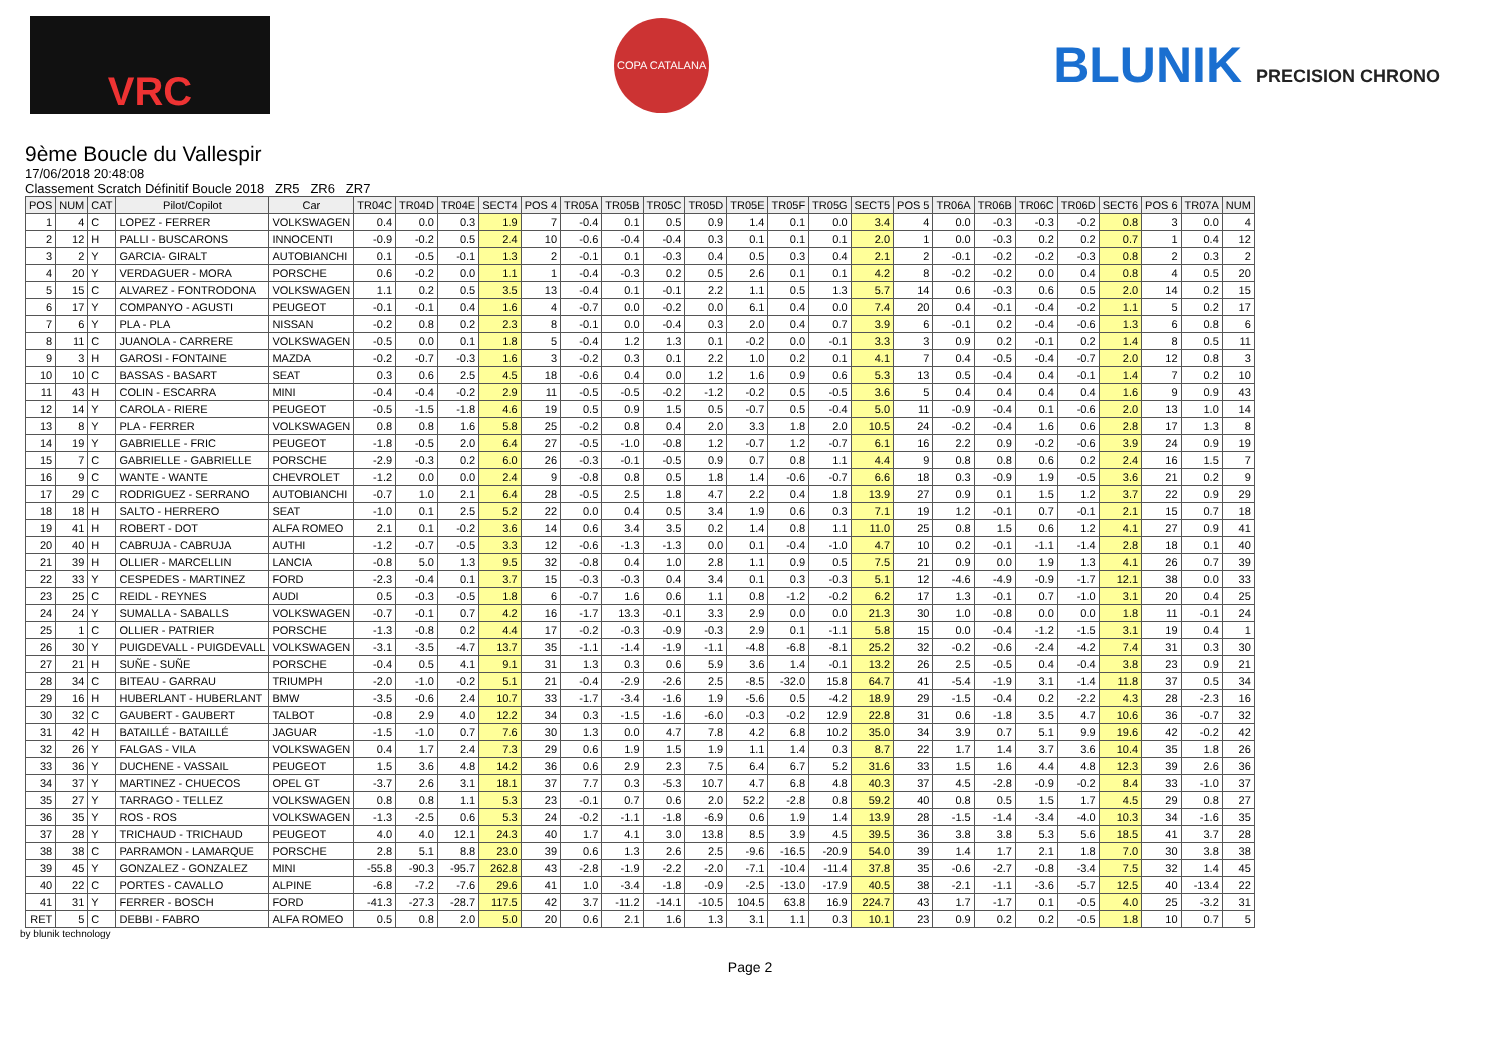VRC
COPA CATALANA
BLUNIK PRECISION CHRONO
9ème Boucle du Vallespir
17/06/2018 20:48:08
Classement Scratch Définitif Boucle 2018 ZR5 ZR6 ZR7
| POS | NUM | CAT | Pilot/Copilot | Car | TR04C | TR04D | TR04E | SECT4 | POS 4 | TR05A | TR05B | TR05C | TR05D | TR05E | TR05F | TR05G | SECT5 | POS 5 | TR06A | TR06B | TR06C | TR06D | SECT6 | POS 6 | TR07A | NUM |
| --- | --- | --- | --- | --- | --- | --- | --- | --- | --- | --- | --- | --- | --- | --- | --- | --- | --- | --- | --- | --- | --- | --- | --- | --- | --- | --- |
| 1 | 4 | C | LOPEZ - FERRER | VOLKSWAGEN | 0.4 | 0.0 | 0.3 | 1.9 | 7 | -0.4 | 0.1 | 0.5 | 0.9 | 1.4 | 0.1 | 0.0 | 3.4 | 4 | 0.0 | -0.3 | -0.3 | -0.2 | 0.8 | 3 | 0.0 | 4 |
| 2 | 12 | H | PALLI - BUSCARONS | INNOCENTI | -0.9 | -0.2 | 0.5 | 2.4 | 10 | -0.6 | -0.4 | -0.4 | 0.3 | 0.1 | 0.1 | 0.1 | 2.0 | 1 | 0.0 | -0.3 | 0.2 | 0.2 | 0.7 | 1 | 0.4 | 12 |
| 3 | 2 | Y | GARCIA- GIRALT | AUTOBIANCHI | 0.1 | -0.5 | -0.1 | 1.3 | 2 | -0.1 | 0.1 | -0.3 | 0.4 | 0.5 | 0.3 | 0.4 | 2.1 | 2 | -0.1 | -0.2 | -0.2 | -0.3 | 0.8 | 2 | 0.3 | 2 |
| 4 | 20 | Y | VERDAGUER - MORA | PORSCHE | 0.6 | -0.2 | 0.0 | 1.1 | 1 | -0.4 | -0.3 | 0.2 | 0.5 | 2.6 | 0.1 | 0.1 | 4.2 | 8 | -0.2 | -0.2 | 0.0 | 0.4 | 0.8 | 4 | 0.5 | 20 |
| 5 | 15 | C | ALVAREZ - FONTRODONA | VOLKSWAGEN | 1.1 | 0.2 | 0.5 | 3.5 | 13 | -0.4 | 0.1 | -0.1 | 2.2 | 1.1 | 0.5 | 1.3 | 5.7 | 14 | 0.6 | -0.3 | 0.6 | 0.5 | 2.0 | 14 | 0.2 | 15 |
| 6 | 17 | Y | COMPANYO - AGUSTI | PEUGEOT | -0.1 | -0.1 | 0.4 | 1.6 | 4 | -0.7 | 0.0 | -0.2 | 0.0 | 6.1 | 0.4 | 0.0 | 7.4 | 20 | 0.4 | -0.1 | -0.4 | -0.2 | 1.1 | 5 | 0.2 | 17 |
| 7 | 6 | Y | PLA - PLA | NISSAN | -0.2 | 0.8 | 0.2 | 2.3 | 8 | -0.1 | 0.0 | -0.4 | 0.3 | 2.0 | 0.4 | 0.7 | 3.9 | 6 | -0.1 | 0.2 | -0.4 | -0.6 | 1.3 | 6 | 0.8 | 6 |
| 8 | 11 | C | JUANOLA - CARRERE | VOLKSWAGEN | -0.5 | 0.0 | 0.1 | 1.8 | 5 | -0.4 | 1.2 | 1.3 | 0.1 | -0.2 | 0.0 | -0.1 | 3.3 | 3 | 0.9 | 0.2 | -0.1 | 0.2 | 1.4 | 8 | 0.5 | 11 |
| 9 | 3 | H | GAROSI - FONTAINE | MAZDA | -0.2 | -0.7 | -0.3 | 1.6 | 3 | -0.2 | 0.3 | 0.1 | 2.2 | 1.0 | 0.2 | 0.1 | 4.1 | 7 | 0.4 | -0.5 | -0.4 | -0.7 | 2.0 | 12 | 0.8 | 3 |
| 10 | 10 | C | BASSAS - BASART | SEAT | 0.3 | 0.6 | 2.5 | 4.5 | 18 | -0.6 | 0.4 | 0.0 | 1.2 | 1.6 | 0.9 | 0.6 | 5.3 | 13 | 0.5 | -0.4 | 0.4 | -0.1 | 1.4 | 7 | 0.2 | 10 |
| 11 | 43 | H | COLIN - ESCARRA | MINI | -0.4 | -0.4 | -0.2 | 2.9 | 11 | -0.5 | -0.5 | -0.2 | -1.2 | -0.2 | 0.5 | -0.5 | 3.6 | 5 | 0.4 | 0.4 | 0.4 | 0.4 | 1.6 | 9 | 0.9 | 43 |
| 12 | 14 | Y | CAROLA - RIERE | PEUGEOT | -0.5 | -1.5 | -1.8 | 4.6 | 19 | 0.5 | 0.9 | 1.5 | 0.5 | -0.7 | 0.5 | -0.4 | 5.0 | 11 | -0.9 | -0.4 | 0.1 | -0.6 | 2.0 | 13 | 1.0 | 14 |
| 13 | 8 | Y | PLA - FERRER | VOLKSWAGEN | 0.8 | 0.8 | 1.6 | 5.8 | 25 | -0.2 | 0.8 | 0.4 | 2.0 | 3.3 | 1.8 | 2.0 | 10.5 | 24 | -0.2 | -0.4 | 1.6 | 0.6 | 2.8 | 17 | 1.3 | 8 |
| 14 | 19 | Y | GABRIELLE - FRIC | PEUGEOT | -1.8 | -0.5 | 2.0 | 6.4 | 27 | -0.5 | -1.0 | -0.8 | 1.2 | -0.7 | 1.2 | -0.7 | 6.1 | 16 | 2.2 | 0.9 | -0.2 | -0.6 | 3.9 | 24 | 0.9 | 19 |
| 15 | 7 | C | GABRIELLE - GABRIELLE | PORSCHE | -2.9 | -0.3 | 0.2 | 6.0 | 26 | -0.3 | -0.1 | -0.5 | 0.9 | 0.7 | 0.8 | 1.1 | 4.4 | 9 | 0.8 | 0.8 | 0.6 | 0.2 | 2.4 | 16 | 1.5 | 7 |
| 16 | 9 | C | WANTE - WANTE | CHEVROLET | -1.2 | 0.0 | 0.0 | 2.4 | 9 | -0.8 | 0.8 | 0.5 | 1.8 | 1.4 | -0.6 | -0.7 | 6.6 | 18 | 0.3 | -0.9 | 1.9 | -0.5 | 3.6 | 21 | 0.2 | 9 |
| 17 | 29 | C | RODRIGUEZ - SERRANO | AUTOBIANCHI | -0.7 | 1.0 | 2.1 | 6.4 | 28 | -0.5 | 2.5 | 1.8 | 4.7 | 2.2 | 0.4 | 1.8 | 13.9 | 27 | 0.9 | 0.1 | 1.5 | 1.2 | 3.7 | 22 | 0.9 | 29 |
| 18 | 18 | H | SALTO - HERRERO | SEAT | -1.0 | 0.1 | 2.5 | 5.2 | 22 | 0.0 | 0.4 | 0.5 | 3.4 | 1.9 | 0.6 | 0.3 | 7.1 | 19 | 1.2 | -0.1 | 0.7 | -0.1 | 2.1 | 15 | 0.7 | 18 |
| 19 | 41 | H | ROBERT - DOT | ALFA ROMEO | 2.1 | 0.1 | -0.2 | 3.6 | 14 | 0.6 | 3.4 | 3.5 | 0.2 | 1.4 | 0.8 | 1.1 | 11.0 | 25 | 0.8 | 1.5 | 0.6 | 1.2 | 4.1 | 27 | 0.9 | 41 |
| 20 | 40 | H | CABRUJA - CABRUJA | AUTHI | -1.2 | -0.7 | -0.5 | 3.3 | 12 | -0.6 | -1.3 | -1.3 | 0.0 | 0.1 | -0.4 | -1.0 | 4.7 | 10 | 0.2 | -0.1 | -1.1 | -1.4 | 2.8 | 18 | 0.1 | 40 |
| 21 | 39 | H | OLLIER - MARCELLIN | LANCIA | -0.8 | 5.0 | 1.3 | 9.5 | 32 | -0.8 | 0.4 | 1.0 | 2.8 | 1.1 | 0.9 | 0.5 | 7.5 | 21 | 0.9 | 0.0 | 1.9 | 1.3 | 4.1 | 26 | 0.7 | 39 |
| 22 | 33 | Y | CESPEDES - MARTINEZ | FORD | -2.3 | -0.4 | 0.1 | 3.7 | 15 | -0.3 | -0.3 | 0.4 | 3.4 | 0.1 | 0.3 | -0.3 | 5.1 | 12 | -4.6 | -4.9 | -0.9 | -1.7 | 12.1 | 38 | 0.0 | 33 |
| 23 | 25 | C | REIDL - REYNES | AUDI | 0.5 | -0.3 | -0.5 | 1.8 | 6 | -0.7 | 1.6 | 0.6 | 1.1 | 0.8 | -1.2 | -0.2 | 6.2 | 17 | 1.3 | -0.1 | 0.7 | -1.0 | 3.1 | 20 | 0.4 | 25 |
| 24 | 24 | Y | SUMALLA - SABALLS | VOLKSWAGEN | -0.7 | -0.1 | 0.7 | 4.2 | 16 | -1.7 | 13.3 | -0.1 | 3.3 | 2.9 | 0.0 | 0.0 | 21.3 | 30 | 1.0 | -0.8 | 0.0 | 0.0 | 1.8 | 11 | -0.1 | 24 |
| 25 | 1 | C | OLLIER - PATRIER | PORSCHE | -1.3 | -0.8 | 0.2 | 4.4 | 17 | -0.2 | -0.3 | -0.9 | -0.3 | 2.9 | 0.1 | -1.1 | 5.8 | 15 | 0.0 | -0.4 | -1.2 | -1.5 | 3.1 | 19 | 0.4 | 1 |
| 26 | 30 | Y | PUIGDEVALL - PUIGDEVALL | VOLKSWAGEN | -3.1 | -3.5 | -4.7 | 13.7 | 35 | -1.1 | -1.4 | -1.9 | -1.1 | -4.8 | -6.8 | -8.1 | 25.2 | 32 | -0.2 | -0.6 | -2.4 | -4.2 | 7.4 | 31 | 0.3 | 30 |
| 27 | 21 | H | SUÑE - SUÑE | PORSCHE | -0.4 | 0.5 | 4.1 | 9.1 | 31 | 1.3 | 0.3 | 0.6 | 5.9 | 3.6 | 1.4 | -0.1 | 13.2 | 26 | 2.5 | -0.5 | 0.4 | -0.4 | 3.8 | 23 | 0.9 | 21 |
| 28 | 34 | C | BITEAU - GARRAU | TRIUMPH | -2.0 | -1.0 | -0.2 | 5.1 | 21 | -0.4 | -2.9 | -2.6 | 2.5 | -8.5 | -32.0 | 15.8 | 64.7 | 41 | -5.4 | -1.9 | 3.1 | -1.4 | 11.8 | 37 | 0.5 | 34 |
| 29 | 16 | H | HUBERLANT - HUBERLANT | BMW | -3.5 | -0.6 | 2.4 | 10.7 | 33 | -1.7 | -3.4 | -1.6 | 1.9 | -5.6 | 0.5 | -4.2 | 18.9 | 29 | -1.5 | -0.4 | 0.2 | -2.2 | 4.3 | 28 | -2.3 | 16 |
| 30 | 32 | C | GAUBERT - GAUBERT | TALBOT | -0.8 | 2.9 | 4.0 | 12.2 | 34 | 0.3 | -1.5 | -1.6 | -6.0 | -0.3 | -0.2 | 12.9 | 22.8 | 31 | 0.6 | -1.8 | 3.5 | 4.7 | 10.6 | 36 | -0.7 | 32 |
| 31 | 42 | H | BATAILLÉ - BATAILLÉ | JAGUAR | -1.5 | -1.0 | 0.7 | 7.6 | 30 | 1.3 | 0.0 | 4.7 | 7.8 | 4.2 | 6.8 | 10.2 | 35.0 | 34 | 3.9 | 0.7 | 5.1 | 9.9 | 19.6 | 42 | -0.2 | 42 |
| 32 | 26 | Y | FALGAS - VILA | VOLKSWAGEN | 0.4 | 1.7 | 2.4 | 7.3 | 29 | 0.6 | 1.9 | 1.5 | 1.9 | 1.1 | 1.4 | 0.3 | 8.7 | 22 | 1.7 | 1.4 | 3.7 | 3.6 | 10.4 | 35 | 1.8 | 26 |
| 33 | 36 | Y | DUCHENE - VASSAIL | PEUGEOT | 1.5 | 3.6 | 4.8 | 14.2 | 36 | 0.6 | 2.9 | 2.3 | 7.5 | 6.4 | 6.7 | 5.2 | 31.6 | 33 | 1.5 | 1.6 | 4.4 | 4.8 | 12.3 | 39 | 2.6 | 36 |
| 34 | 37 | Y | MARTINEZ - CHUECOS | OPEL GT | -3.7 | 2.6 | 3.1 | 18.1 | 37 | 7.7 | 0.3 | -5.3 | 10.7 | 4.7 | 6.8 | 4.8 | 40.3 | 37 | 4.5 | -2.8 | -0.9 | -0.2 | 8.4 | 33 | -1.0 | 37 |
| 35 | 27 | Y | TARRAGO - TELLEZ | VOLKSWAGEN | 0.8 | 0.8 | 1.1 | 5.3 | 23 | -0.1 | 0.7 | 0.6 | 2.0 | 52.2 | -2.8 | 0.8 | 59.2 | 40 | 0.8 | 0.5 | 1.5 | 1.7 | 4.5 | 29 | 0.8 | 27 |
| 36 | 35 | Y | ROS - ROS | VOLKSWAGEN | -1.3 | -2.5 | 0.6 | 5.3 | 24 | -0.2 | -1.1 | -1.8 | -6.9 | 0.6 | 1.9 | 1.4 | 13.9 | 28 | -1.5 | -1.4 | -3.4 | -4.0 | 10.3 | 34 | -1.6 | 35 |
| 37 | 28 | Y | TRICHAUD - TRICHAUD | PEUGEOT | 4.0 | 4.0 | 12.1 | 24.3 | 40 | 1.7 | 4.1 | 3.0 | 13.8 | 8.5 | 3.9 | 4.5 | 39.5 | 36 | 3.8 | 3.8 | 5.3 | 5.6 | 18.5 | 41 | 3.7 | 28 |
| 38 | 38 | C | PARRAMON - LAMARQUE | PORSCHE | 2.8 | 5.1 | 8.8 | 23.0 | 39 | 0.6 | 1.3 | 2.6 | 2.5 | -9.6 | -16.5 | -20.9 | 54.0 | 39 | 1.4 | 1.7 | 2.1 | 1.8 | 7.0 | 30 | 3.8 | 38 |
| 39 | 45 | Y | GONZALEZ - GONZALEZ | MINI | -55.8 | -90.3 | -95.7 | 262.8 | 43 | -2.8 | -1.9 | -2.2 | -2.0 | -7.1 | -10.4 | -11.4 | 37.8 | 35 | -0.6 | -2.7 | -0.8 | -3.4 | 7.5 | 32 | 1.4 | 45 |
| 40 | 22 | C | PORTES - CAVALLO | ALPINE | -6.8 | -7.2 | -7.6 | 29.6 | 41 | 1.0 | -3.4 | -1.8 | -0.9 | -2.5 | -13.0 | -17.9 | 40.5 | 38 | -2.1 | -1.1 | -3.6 | -5.7 | 12.5 | 40 | -13.4 | 22 |
| 41 | 31 | Y | FERRER - BOSCH | FORD | -41.3 | -27.3 | -28.7 | 117.5 | 42 | 3.7 | -11.2 | -14.1 | -10.5 | 104.5 | 63.8 | 16.9 | 224.7 | 43 | 1.7 | -1.7 | 0.1 | -0.5 | 4.0 | 25 | -3.2 | 31 |
| RET | 5 | C | DEBBI - FABRO | ALFA ROMEO | 0.5 | 0.8 | 2.0 | 5.0 | 20 | 0.6 | 2.1 | 1.6 | 1.3 | 3.1 | 1.1 | 0.3 | 10.1 | 23 | 0.9 | 0.2 | 0.2 | -0.5 | 1.8 | 10 | 0.7 | 5 |
by blunik technology
Page 2